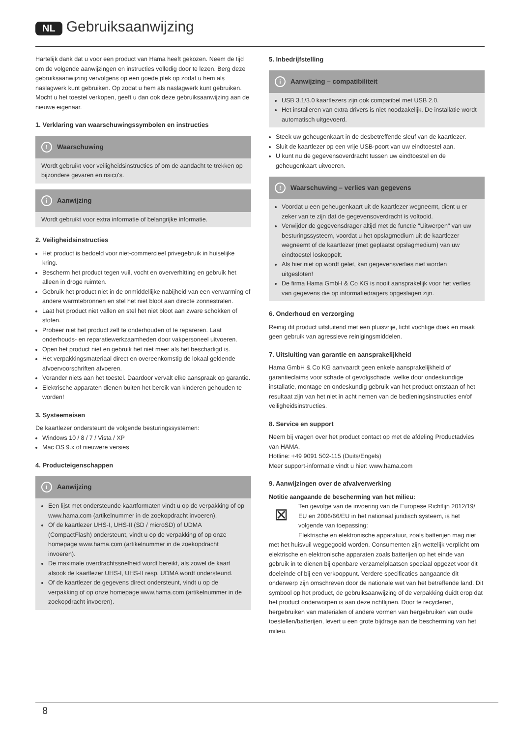NL Gebruiksaanwijzing
Hartelijk dank dat u voor een product van Hama heeft gekozen. Neem de tijd om de volgende aanwijzingen en instructies volledig door te lezen. Berg deze gebruiksaanwijzing vervolgens op een goede plek op zodat u hem als naslagwerk kunt gebruiken. Op zodat u hem als naslagwerk kunt gebruiken. Mocht u het toestel verkopen, geeft u dan ook deze gebruiksaanwijzing aan de nieuwe eigenaar.
1. Verklaring van waarschuwingssymbolen en instructies
! Waarschuwing
Wordt gebruikt voor veiligheidsinstructies of om de aandacht te trekken op bijzondere gevaren en risico's.
i Aanwijzing
Wordt gebruikt voor extra informatie of belangrijke informatie.
2. Veiligheidsinstructies
Het product is bedoeld voor niet-commercieel privegebruik in huiselijke kring.
Bescherm het product tegen vuil, vocht en oververhitting en gebruik het alleen in droge ruimten.
Gebruik het product niet in de onmiddellijke nabijheid van een verwarming of andere warmtebronnen en stel het niet bloot aan directe zonnestralen.
Laat het product niet vallen en stel het niet bloot aan zware schokken of stoten.
Probeer niet het product zelf te onderhouden of te repareren. Laat onderhouds- en reparatiewerkzaamheden door vakpersoneel uitvoeren.
Open het product niet en gebruik het niet meer als het beschadigd is.
Het verpakkingsmateriaal direct en overeenkomstig de lokaal geldende afvoervoorschriften afvoeren.
Verander niets aan het toestel. Daardoor vervalt elke aanspraak op garantie.
Elektrische apparaten dienen buiten het bereik van kinderen gehouden te worden!
3. Systeemeisen
De kaartlezer ondersteunt de volgende besturingssystemen:
Windows 10 / 8 / 7 / Vista / XP
Mac OS 9.x of nieuwere versies
4. Producteigenschappen
i Aanwijzing
Een lijst met ondersteunde kaartformaten vindt u op de verpakking of op www.hama.com (artikelnummer in de zoekopdracht invoeren).
Of de kaartlezer UHS-I, UHS-II (SD / microSD) of UDMA (CompactFlash) ondersteunt, vindt u op de verpakking of op onze homepage www.hama.com (artikelnummer in de zoekopdracht invoeren).
De maximale overdrachtssnelheid wordt bereikt, als zowel de kaart alsook de kaartlezer UHS-I, UHS-II resp. UDMA wordt ondersteund.
Of de kaartlezer de gegevens direct ondersteunt, vindt u op de verpakking of op onze homepage www.hama.com (artikelnummer in de zoekopdracht invoeren).
5. Inbedrijfstelling
i Aanwijzing – compatibiliteit
USB 3.1/3.0 kaartlezers zijn ook compatibel met USB 2.0.
Het installeren van extra drivers is niet noodzakelijk. De installatie wordt automatisch uitgevoerd.
Steek uw geheugenkaart in de desbetreffende sleuf van de kaartlezer.
Sluit de kaartlezer op een vrije USB-poort van uw eindtoestel aan.
U kunt nu de gegevensoverdracht tussen uw eindtoestel en de geheugenkaart uitvoeren.
! Waarschuwing – verlies van gegevens
Voordat u een geheugenkaart uit de kaartlezer wegneemt, dient u er zeker van te zijn dat de gegevensoverdracht is voltooid.
Verwijder de gegevensdrager altijd met de functie "Uitwerpen" van uw besturingssysteem, voordat u het opslagmedium uit de kaartlezer wegneemt of de kaartlezer (met geplaatst opslagmedium) van uw eindtoestel loskoppelt.
Als hier niet op wordt gelet, kan gegevensverlies niet worden uitgesloten!
De firma Hama GmbH & Co KG is nooit aansprakelijk voor het verlies van gegevens die op informatiedragers opgeslagen zijn.
6. Onderhoud en verzorging
Reinig dit product uitsluitend met een pluisvrije, licht vochtige doek en maak geen gebruik van agressieve reinigingsmiddelen.
7. Uitsluiting van garantie en aansprakelijkheid
Hama GmbH & Co KG aanvaardt geen enkele aansprakelijkheid of garantieclaims voor schade of gevolgschade, welke door ondeskundige installatie, montage en ondeskundig gebruik van het product ontstaan of het resultaat zijn van het niet in acht nemen van de bedieningsinstructies en/of veiligheidsinstructies.
8. Service en support
Neem bij vragen over het product contact op met de afdeling Productadvies van HAMA.
Hotline: +49 9091 502-115 (Duits/Engels)
Meer support-informatie vindt u hier: www.hama.com
9. Aanwijzingen over de afvalverwerking
Notitie aangaande de bescherming van het milieu:
⊠ Ten gevolge van de invoering van de Europese Richtlijn 2012/19/ EU en 2006/66/EU in het nationaal juridisch systeem, is het volgende van toepassing:
Elektrische en elektronische apparatuur, zoals batterijen mag niet met het huisvuil weggegooid worden. Consumenten zijn wettelijk verplicht om elektrische en elektronische apparaten zoals batterijen op het einde van gebruik in te dienen bij openbare verzamelplaatsen speciaal opgezet voor dit doeleinde of bij een verkooppunt. Verdere specificaties aangaande dit onderwerp zijn omschreven door de nationale wet van het betreffende land. Dit symbool op het product, de gebruiksaanwijzing of de verpakking duidt erop dat het product onderworpen is aan deze richtlijnen. Door te recycleren, hergebruiken van materialen of andere vormen van hergebruiken van oude toestellen/batterijen, levert u een grote bijdrage aan de bescherming van het milieu.
8